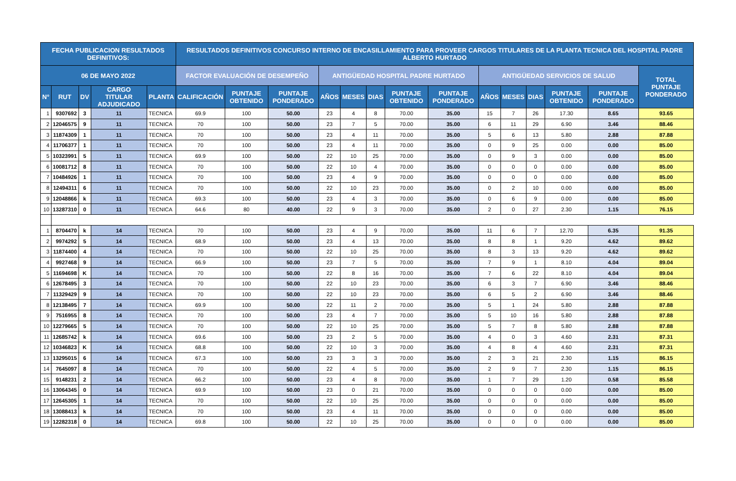| FECHA PUBLICACION RESULTADOS DEFINITIVOS: | | | | | RESULTADOS DEFINITIVOS CONCURSO INTERNO DE ENCASILLAMIENTO PARA PROVEER CARGOS TITULARES DE LA PLANTA TECNICA DEL HOSPITAL PADRE ALBERTO HURTADO | | | | | | | | | | | | | |
| --- | --- | --- | --- | --- | --- | --- | --- | --- | --- | --- | --- | --- | --- | --- | --- | --- | --- | --- |
| 06 DE MAYO 2022 | | | | | FACTOR EVALUACIÓN DE DESEMPEÑO | | | ANTIGÜEDAD HOSPITAL PADRE HURTADO | | | | | ANTIGÜEDAD SERVICIOS DE SALUD | | | | | TOTAL PUNTAJE PONDERADO |
| N° | RUT | DV | CARGO TITULAR ADJUDICADO | PLANTA | CALIFICACIÓN | PUNTAJE OBTENIDO | PUNTAJE PONDERADO | AÑOS | MESES | DIAS | PUNTAJE OBTENIDO | PUNTAJE PONDERADO | AÑOS | MESES | DIAS | PUNTAJE OBTENIDO | PUNTAJE PONDERADO | |
| 1 | 9307692 | 3 | 11 | TECNICA | 69.9 | 100 | 50.00 | 23 | 4 | 8 | 70.00 | 35.00 | 15 | 7 | 26 | 17.30 | 8.65 | 93.65 |
| 2 | 12046575 | 9 | 11 | TECNICA | 70 | 100 | 50.00 | 23 | 7 | 5 | 70.00 | 35.00 | 6 | 11 | 29 | 6.90 | 3.46 | 88.46 |
| 3 | 11874309 | 1 | 11 | TECNICA | 70 | 100 | 50.00 | 23 | 4 | 11 | 70.00 | 35.00 | 5 | 6 | 13 | 5.80 | 2.88 | 87.88 |
| 4 | 11706377 | 1 | 11 | TECNICA | 70 | 100 | 50.00 | 23 | 4 | 11 | 70.00 | 35.00 | 0 | 9 | 25 | 0.00 | 0.00 | 85.00 |
| 5 | 10323991 | 5 | 11 | TECNICA | 69.9 | 100 | 50.00 | 22 | 10 | 25 | 70.00 | 35.00 | 0 | 9 | 3 | 0.00 | 0.00 | 85.00 |
| 6 | 10081712 | 8 | 11 | TECNICA | 70 | 100 | 50.00 | 22 | 10 | 4 | 70.00 | 35.00 | 0 | 0 | 0 | 0.00 | 0.00 | 85.00 |
| 7 | 10484926 | 1 | 11 | TECNICA | 70 | 100 | 50.00 | 23 | 4 | 9 | 70.00 | 35.00 | 0 | 0 | 0 | 0.00 | 0.00 | 85.00 |
| 8 | 12494311 | 6 | 11 | TECNICA | 70 | 100 | 50.00 | 22 | 10 | 23 | 70.00 | 35.00 | 0 | 2 | 10 | 0.00 | 0.00 | 85.00 |
| 9 | 12048866 | k | 11 | TECNICA | 69.3 | 100 | 50.00 | 23 | 4 | 3 | 70.00 | 35.00 | 0 | 6 | 9 | 0.00 | 0.00 | 85.00 |
| 10 | 13287310 | 0 | 11 | TECNICA | 64.6 | 80 | 40.00 | 22 | 9 | 3 | 70.00 | 35.00 | 2 | 0 | 27 | 2.30 | 1.15 | 76.15 |
| 1 | 8704470 | k | 14 | TECNICA | 70 | 100 | 50.00 | 23 | 4 | 9 | 70.00 | 35.00 | 11 | 6 | 7 | 12.70 | 6.35 | 91.35 |
| 2 | 9974292 | 5 | 14 | TECNICA | 68.9 | 100 | 50.00 | 23 | 4 | 13 | 70.00 | 35.00 | 8 | 8 | 1 | 9.20 | 4.62 | 89.62 |
| 3 | 11874400 | 4 | 14 | TECNICA | 70 | 100 | 50.00 | 22 | 10 | 25 | 70.00 | 35.00 | 8 | 3 | 13 | 9.20 | 4.62 | 89.62 |
| 4 | 9927468 | 9 | 14 | TECNICA | 66.9 | 100 | 50.00 | 23 | 7 | 5 | 70.00 | 35.00 | 7 | 9 | 1 | 8.10 | 4.04 | 89.04 |
| 5 | 11694698 | K | 14 | TECNICA | 70 | 100 | 50.00 | 22 | 8 | 16 | 70.00 | 35.00 | 7 | 6 | 22 | 8.10 | 4.04 | 89.04 |
| 6 | 12678495 | 3 | 14 | TECNICA | 70 | 100 | 50.00 | 22 | 10 | 23 | 70.00 | 35.00 | 6 | 3 | 7 | 6.90 | 3.46 | 88.46 |
| 7 | 11329429 | 9 | 14 | TECNICA | 70 | 100 | 50.00 | 22 | 10 | 23 | 70.00 | 35.00 | 6 | 5 | 2 | 6.90 | 3.46 | 88.46 |
| 8 | 12138495 | 7 | 14 | TECNICA | 69.9 | 100 | 50.00 | 22 | 11 | 2 | 70.00 | 35.00 | 5 | 1 | 24 | 5.80 | 2.88 | 87.88 |
| 9 | 7516955 | 8 | 14 | TECNICA | 70 | 100 | 50.00 | 23 | 4 | 7 | 70.00 | 35.00 | 5 | 10 | 16 | 5.80 | 2.88 | 87.88 |
| 10 | 12279665 | 5 | 14 | TECNICA | 70 | 100 | 50.00 | 22 | 10 | 25 | 70.00 | 35.00 | 5 | 7 | 8 | 5.80 | 2.88 | 87.88 |
| 11 | 12685742 | k | 14 | TECNICA | 69.6 | 100 | 50.00 | 23 | 2 | 5 | 70.00 | 35.00 | 4 | 0 | 3 | 4.60 | 2.31 | 87.31 |
| 12 | 10346823 | K | 14 | TECNICA | 68.8 | 100 | 50.00 | 22 | 10 | 3 | 70.00 | 35.00 | 4 | 8 | 4 | 4.60 | 2.31 | 87.31 |
| 13 | 13295015 | 6 | 14 | TECNICA | 67.3 | 100 | 50.00 | 23 | 3 | 3 | 70.00 | 35.00 | 2 | 3 | 21 | 2.30 | 1.15 | 86.15 |
| 14 | 7645097 | 8 | 14 | TECNICA | 70 | 100 | 50.00 | 22 | 4 | 5 | 70.00 | 35.00 | 2 | 9 | 7 | 2.30 | 1.15 | 86.15 |
| 15 | 9148231 | 2 | 14 | TECNICA | 66.2 | 100 | 50.00 | 23 | 4 | 8 | 70.00 | 35.00 | 1 | 7 | 29 | 1.20 | 0.58 | 85.58 |
| 16 | 13064345 | 0 | 14 | TECNICA | 69.9 | 100 | 50.00 | 23 | 0 | 21 | 70.00 | 35.00 | 0 | 0 | 0 | 0.00 | 0.00 | 85.00 |
| 17 | 12645305 | 1 | 14 | TECNICA | 70 | 100 | 50.00 | 22 | 10 | 25 | 70.00 | 35.00 | 0 | 0 | 0 | 0.00 | 0.00 | 85.00 |
| 18 | 13088413 | k | 14 | TECNICA | 70 | 100 | 50.00 | 23 | 4 | 11 | 70.00 | 35.00 | 0 | 0 | 0 | 0.00 | 0.00 | 85.00 |
| 19 | 12282318 | 0 | 14 | TECNICA | 69.8 | 100 | 50.00 | 22 | 10 | 25 | 70.00 | 35.00 | 0 | 0 | 0 | 0.00 | 0.00 | 85.00 |